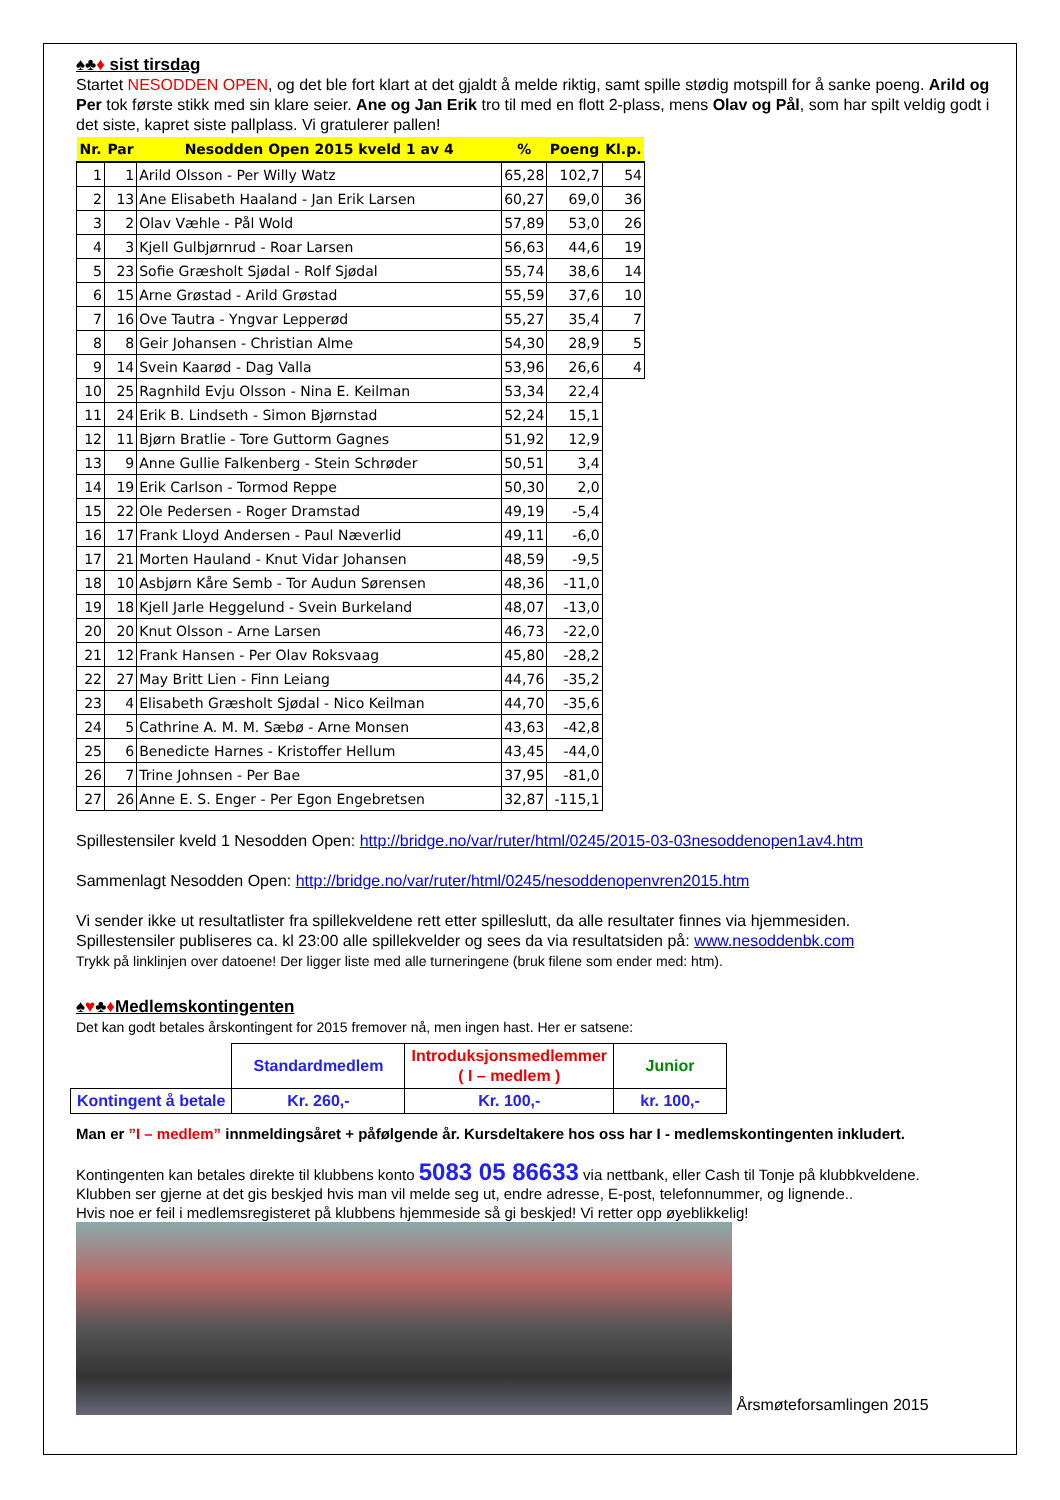♠♣♦ sist tirsdag
Startet NESODDEN OPEN, og det ble fort klart at det gjaldt å melde riktig, samt spille stødig motspill for å sanke poeng. Arild og Per tok første stikk med sin klare seier. Ane og Jan Erik tro til med en flott 2-plass, mens Olav og Pål, som har spilt veldig godt i det siste, kapret siste pallplass. Vi gratulerer pallen!
| Nr. | Par | Nesodden Open 2015 kveld 1 av 4 | % | Poeng | Kl.p. |
| --- | --- | --- | --- | --- | --- |
| 1 | 1 | Arild Olsson - Per Willy Watz | 65,28 | 102,7 | 54 |
| 2 | 13 | Ane Elisabeth Haaland - Jan Erik Larsen | 60,27 | 69,0 | 36 |
| 3 | 2 | Olav Væhle - Pål Wold | 57,89 | 53,0 | 26 |
| 4 | 3 | Kjell Gulbjørnrud - Roar Larsen | 56,63 | 44,6 | 19 |
| 5 | 23 | Sofie Græsholt Sjødal - Rolf Sjødal | 55,74 | 38,6 | 14 |
| 6 | 15 | Arne Grøstad - Arild Grøstad | 55,59 | 37,6 | 10 |
| 7 | 16 | Ove Tautra - Yngvar Lepperød | 55,27 | 35,4 | 7 |
| 8 | 8 | Geir Johansen - Christian Alme | 54,30 | 28,9 | 5 |
| 9 | 14 | Svein Kaarød - Dag Valla | 53,96 | 26,6 | 4 |
| 10 | 25 | Ragnhild Evju Olsson - Nina E. Keilman | 53,34 | 22,4 | |
| 11 | 24 | Erik B. Lindseth - Simon Bjørnstad | 52,24 | 15,1 | |
| 12 | 11 | Bjørn Bratlie - Tore Guttorm Gagnes | 51,92 | 12,9 | |
| 13 | 9 | Anne Gullie Falkenberg - Stein Schrøder | 50,51 | 3,4 | |
| 14 | 19 | Erik Carlson - Tormod Reppe | 50,30 | 2,0 | |
| 15 | 22 | Ole Pedersen - Roger Dramstad | 49,19 | -5,4 | |
| 16 | 17 | Frank Lloyd Andersen - Paul Næverlid | 49,11 | -6,0 | |
| 17 | 21 | Morten Hauland - Knut Vidar Johansen | 48,59 | -9,5 | |
| 18 | 10 | Asbjørn Kåre Semb - Tor Audun Sørensen | 48,36 | -11,0 | |
| 19 | 18 | Kjell Jarle Heggelund - Svein Burkeland | 48,07 | -13,0 | |
| 20 | 20 | Knut Olsson - Arne Larsen | 46,73 | -22,0 | |
| 21 | 12 | Frank Hansen - Per Olav Roksvaag | 45,80 | -28,2 | |
| 22 | 27 | May Britt Lien - Finn Leiang | 44,76 | -35,2 | |
| 23 | 4 | Elisabeth Græsholt Sjødal - Nico Keilman | 44,70 | -35,6 | |
| 24 | 5 | Cathrine A. M. M. Sæbø - Arne Monsen | 43,63 | -42,8 | |
| 25 | 6 | Benedicte Harnes - Kristoffer Hellum | 43,45 | -44,0 | |
| 26 | 7 | Trine Johnsen - Per Bae | 37,95 | -81,0 | |
| 27 | 26 | Anne E. S. Enger - Per Egon Engebretsen | 32,87 | -115,1 | |
Spillestensiler kveld 1 Nesodden Open: http://bridge.no/var/ruter/html/0245/2015-03-03nesoddenopen1av4.htm
Sammenlagt Nesodden Open: http://bridge.no/var/ruter/html/0245/nesoddenopenvren2015.htm
Vi sender ikke ut resultatlister fra spillekveldene rett etter spilleslutt, da alle resultater finnes via hjemmesiden.
Spillestensiler publiseres ca. kl 23:00 alle spillekvelder og sees da via resultatsiden på: www.nesoddenbk.com
Trykk på linklinjen over datoene! Der ligger liste med alle turneringene (bruk filene som ender med: htm).
♠♥♣♦Medlemskontingenten
Det kan godt betales årskontingent for 2015 fremover nå, men ingen hast. Her er satsene:
| | Standardmedlem | Introduksjonsmedlemmer ( I – medlem ) | Junior |
| Kontingent å betale | Kr. 260,- | Kr. 100,- | kr. 100,- |
Man er ”I – medlem” innmeldingsåret + påfølgende år. Kursdeltakere hos oss har I - medlemskontingenten inkludert.
Kontingenten kan betales direkte til klubbens konto 5083 05 86633 via nettbank, eller Cash til Tonje på klubbkveldene.
Klubben ser gjerne at det gis beskjed hvis man vil melde seg ut, endre adresse, E-post, telefonnummer, og lignende..
Hvis noe er feil i medlemsregisteret på klubbens hjemmeside så gi beskjed! Vi retter opp øyeblikkelig!
Årsmøteforsamlingen 2015